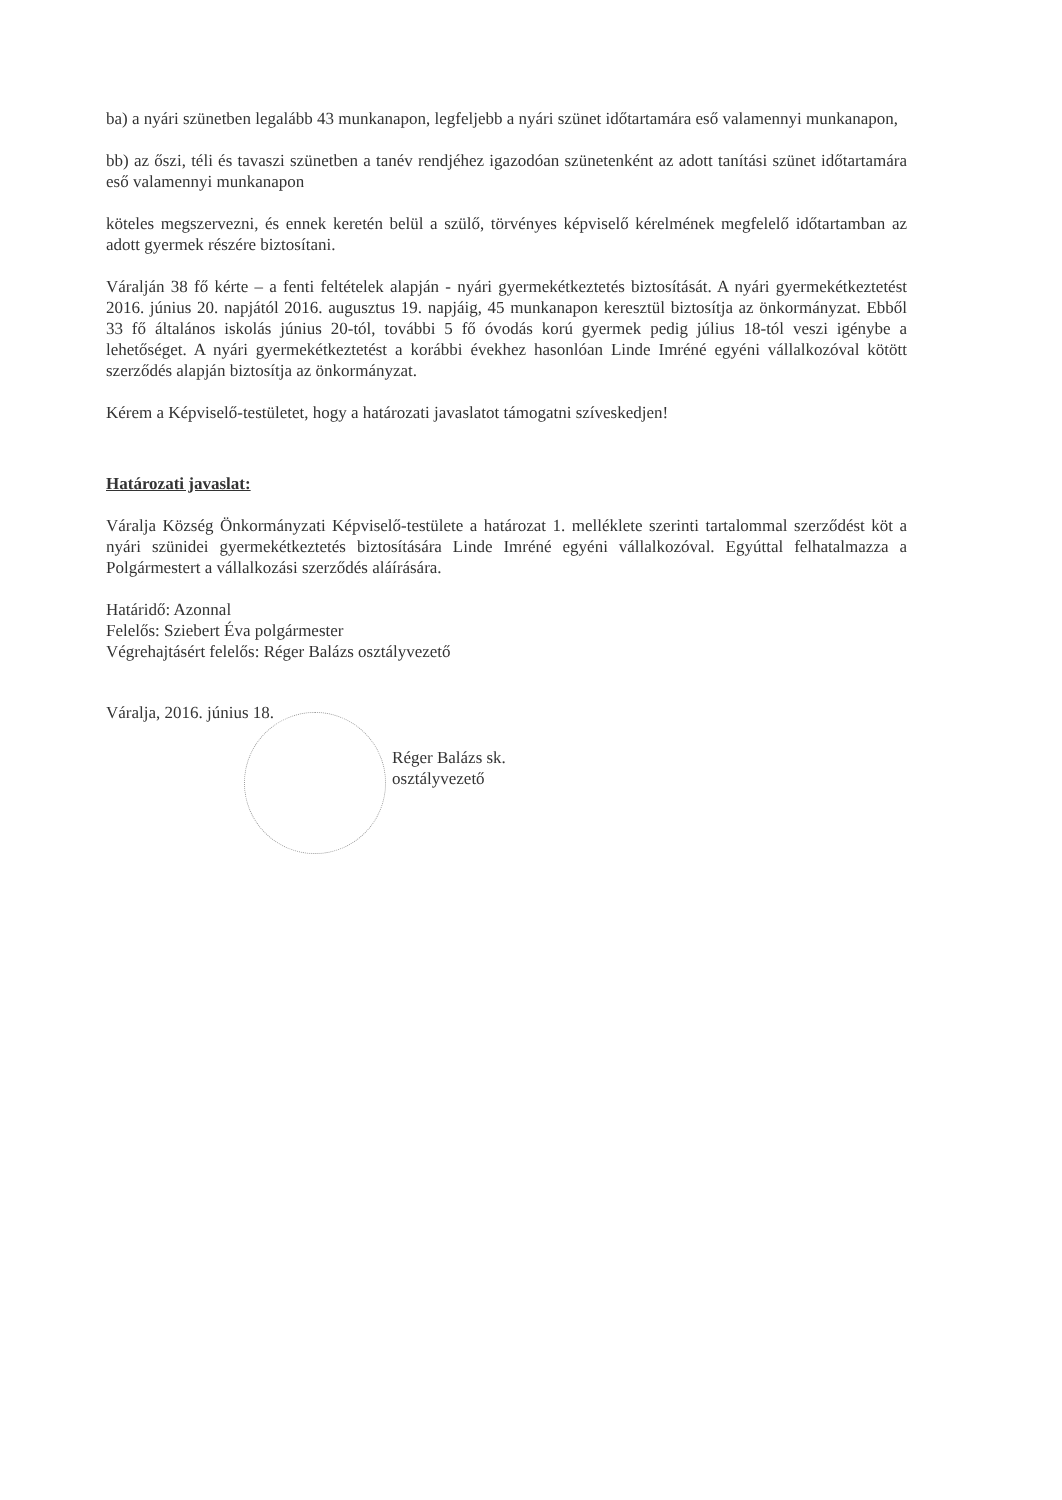ba) a nyári szünetben legalább 43 munkanapon, legfeljebb a nyári szünet időtartamára eső valamennyi munkanapon,
bb) az őszi, téli és tavaszi szünetben a tanév rendjéhez igazodóan szünetenként az adott tanítási szünet időtartamára eső valamennyi munkanapon
köteles megszervezni, és ennek keretén belül a szülő, törvényes képviselő kérelmének megfelelő időtartamban az adott gyermek részére biztosítani.
Váralján 38 fő kérte – a fenti feltételek alapján - nyári gyermekétkeztetés biztosítását. A nyári gyermekétkeztetést 2016. június 20. napjától 2016. augusztus 19. napjáig, 45 munkanapon keresztül biztosítja az önkormányzat. Ebből 33 fő általános iskolás június 20-tól, további 5 fő óvodás korú gyermek pedig július 18-tól veszi igénybe a lehetőséget. A nyári gyermekétkeztetést a korábbi évekhez hasonlóan Linde Imréné egyéni vállalkozóval kötött szerződés alapján biztosítja az önkormányzat.
Kérem a Képviselő-testületet, hogy a határozati javaslatot támogatni szíveskedjen!
Határozati javaslat:
Váralja Község Önkormányzati Képviselő-testülete a határozat 1. melléklete szerinti tartalommal szerződést köt a nyári szünidei gyermekétkeztetés biztosítására Linde Imréné egyéni vállalkozóval. Egyúttal felhatalmazza a Polgármestert a vállalkozási szerződés aláírására.
Határidő: Azonnal
Felelős: Sziebert Éva polgármester
Végrehajtásért felelős: Réger Balázs osztályvezető
Váralja, 2016. június 18.
Réger Balázs sk.
osztályvezető